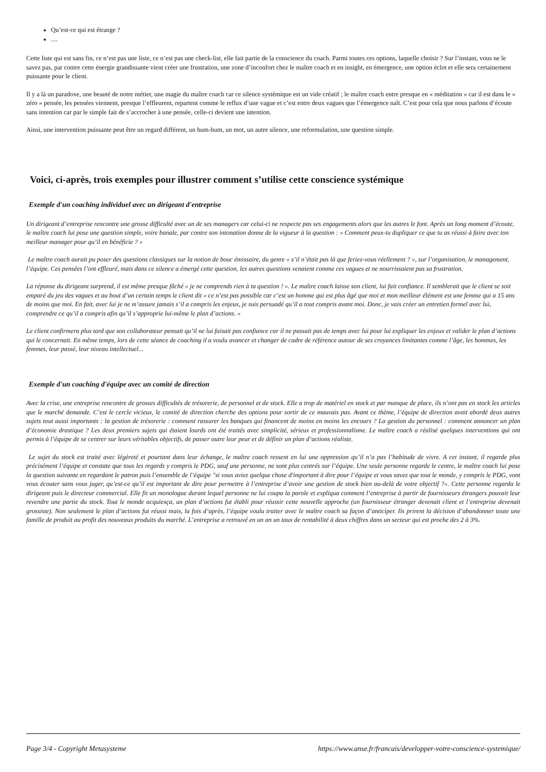Qu’est-ce qui est étrange ?
....
Cette liste qui est sans fin, ce n’est pas une liste, ce n’est pas une check-list, elle fait partie de la conscience du coach. Parmi toutes ces options, laquelle choisir ? Sur l’instant, vous ne le savez pas, par contre cette énergie grandissante vient créer une frustration, une zone d’inconfort chez le maître coach et en insight, en émergence, une option éclot et elle sera certainement puissante pour le client.
Il y a là un paradoxe, une beauté de notre métier, une magie du maître coach car ce silence systémique est un vide créatif ; le maître coach entre presque en « méditation » car il est dans le « zéro » pensée, les pensées viennent, presque l’effleurent, repartent comme le reflux d’une vague et c’est entre deux vagues que l’émergence naît. C’est pour cela que nous parlons d’écoute sans intention car par le simple fait de s’accrocher à une pensée, celle-ci devient une intention.
Ainsi, une intervention puissante peut être un regard différent, un hum-hum, un mot, un autre silence, une reformulation, une question simple.
Voici, ci-après, trois exemples pour illustrer comment s’utilise cette conscience systémique
Exemple d'un coaching individuel avec un dirigeant d'entreprise
Un dirigeant d’entreprise rencontre une grosse difficulté avec un de ses managers car celui-ci ne respecte pas ses engagements alors que les autres le font. Après un long moment d’écoute, le maître coach lui pose une question simple, voire banale, par contre son intonation donne de la vigueur à la question : « Comment peux-tu dupliquer ce que tu as réussi à faire avec ton meilleur manager pour qu’il en bénéficie ? »
Le maître coach aurait pu poser des questions classiques sur la notion de bouc émissaire, du genre « s’il n’était pas là que feriez-vous réellement ? », sur l’organisation, le management, l’équipe. Ces pensées l’ont effleuré, mais dans ce silence a émergé cette question, les autres questions venaient comme ces vagues et ne nourrissaient pas sa frustration.
La réponse du dirigeant surprend, il est même presque fâché « je ne comprends rien à ta question ! ». Le maître coach laisse son client, lui fait confiance. Il semblerait que le client se soit emparé du jeu des vagues et au bout d’un certain temps le client dit « ce n’est pas possible car c’est un homme qui est plus âgé que moi et mon meilleur élément est une femme qui a 15 ans de moins que moi. En fait, avec lui je ne m’assure jamais s’il a compris les enjeux, je suis persuadé qu’il a tout compris avant moi. Donc, je vais créer un entretien formel avec lui, comprendre ce qu’il a compris afin qu’il s’approprie lui-même le plan d’actions. »
Le client confirmera plus tard que son collaborateur pensait qu’il ne lui faisait pas confiance car il ne passait pas de temps avec lui pour lui expliquer les enjeux et valider le plan d’actions qui le concernait. En même temps, lors de cette séance de coaching il a voulu avancer et changer de cadre de référence autour de ses croyances limitantes comme l’âge, les hommes, les femmes, leur passé, leur niveau intellectuel...
Exemple d'un coaching d'équipe avec un comité de direction
Avec la crise, une entreprise rencontre de grosses difficultés de trésorerie, de personnel et de stock. Elle a trop de matériel en stock et par manque de place, ils n’ont pas en stock les articles que le marché demande. C’est le cercle vicieux, le comité de direction cherche des options pour sortir de ce mauvais pas. Avant ce thème, l’équipe de direction avait abordé deux autres sujets tout aussi importants : la gestion de trésorerie : comment rassurer les banques qui financent de moins en moins les encours ? La gestion du personnel : comment annoncer un plan d’économie drastique ? Les deux premiers sujets qui étaient lourds ont été traités avec simplicité, sérieux et professionnalisme. Le maître coach a réalisé quelques interventions qui ont permis à l’équipe de se centrer sur leurs véritables objectifs, de passer outre leur peur et de définir un plan d’actions réaliste.
Le sujet du stock est traité avec légèreté et pourtant dans leur échange, le maître coach ressent en lui une oppression qu’il n’a pas l’habitude de vivre. A cet instant, il regarde plus précisément l’équipe et constate que tous les regards y compris le PDG, sauf une personne, ne sont plus centrés sur l’équipe. Une seule personne regarde le centre, le maître coach lui pose la question suivante en regardant le patron puis l’ensemble de l’équipe "si vous aviez quelque chose d'important à dire pour l’équipe et vous savez que tout le monde, y compris le PDG, vont vous écouter sans vous juger, qu’est-ce qu’il est important de dire pour permettre à l’entreprise d’avoir une gestion de stock bien au-delà de votre objectif ?». Cette personne regarda le dirigeant puis le directeur commercial. Elle fit un monologue durant lequel personne ne lui coupa la parole et expliqua comment l’entreprise à partir de fournisseurs étrangers pouvait leur revendre une partie du stock. Tout le monde acquiesça, un plan d’actions fut établi pour réussir cette nouvelle approche (un fournisseur étranger devenait client et l’entreprise devenait grossiste). Non seulement le plan d’actions fut réussi mais, la fois d’après, l’équipe voulu traiter avec le maître coach sa façon d’anticiper. Ils prirent la décision d’abandonner toute une famille de produit au profit des nouveaux produits du marché. L’entreprise a retrouvé en un an un taux de rentabilité à deux chiffres dans un secteur qui est proche des 2 à 3%.
Page 3/4 - Copyright Metasysteme https://www.anse.fr/francais/developper-votre-conscience-systemique/